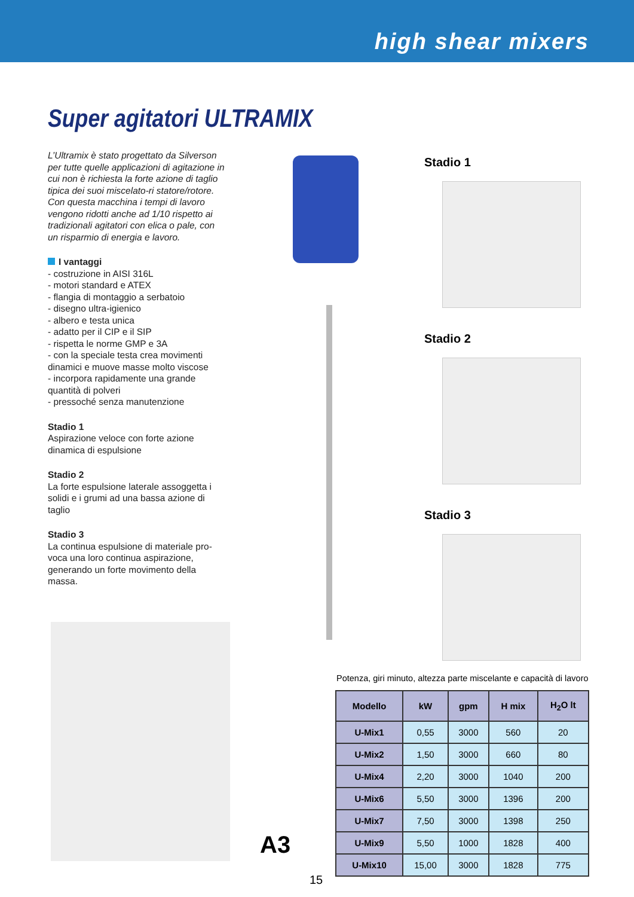high shear mixers
Super agitatori ULTRAMIX
L’Ultramix è stato progettato da Silverson per tutte quelle applicazioni di agitazione in cui non è richiesta la forte azione di taglio tipica dei suoi miscelato-ri statore/rotore.
Con questa macchina i tempi di lavoro vengono ridotti anche ad 1/10 rispetto ai tradizionali agitatori con elica o pale, con un risparmio di energia e lavoro.
I vantaggi
- costruzione in AISI 316L
- motori standard e ATEX
- flangia di montaggio a serbatoio
- disegno ultra-igienico
- albero e testa unica
- adatto per il CIP e il SIP
- rispetta le norme GMP e 3A
- con la speciale testa crea movimenti dinamici e muove masse molto viscose
- incorpora rapidamente una grande quantità di polveri
- pressoché senza manutenzione
Stadio 1
Aspirazione veloce con forte azione dinamica di espulsione
Stadio 2
La forte espulsione laterale assoggetta i solidi e i grumi ad una bassa azione di taglio
Stadio 3
La continua espulsione di materiale pro-voca una loro continua aspirazione, generando un forte movimento della massa.
Stadio 1
Stadio 2
Stadio 3
A3
Potenza, giri minuto, altezza parte miscelante e capacità di lavoro
| Modello | kW | gpm | H mix | H<sub>2</sub>O lt |
| --- | --- | --- | --- | --- |
| U-Mix1 | 0,55 | 3000 | 560 | 20 |
| U-Mix2 | 1,50 | 3000 | 660 | 80 |
| U-Mix4 | 2,20 | 3000 | 1040 | 200 |
| U-Mix6 | 5,50 | 3000 | 1396 | 200 |
| U-Mix7 | 7,50 | 3000 | 1398 | 250 |
| U-Mix9 | 5,50 | 1000 | 1828 | 400 |
| U-Mix10 | 15,00 | 3000 | 1828 | 775 |
15